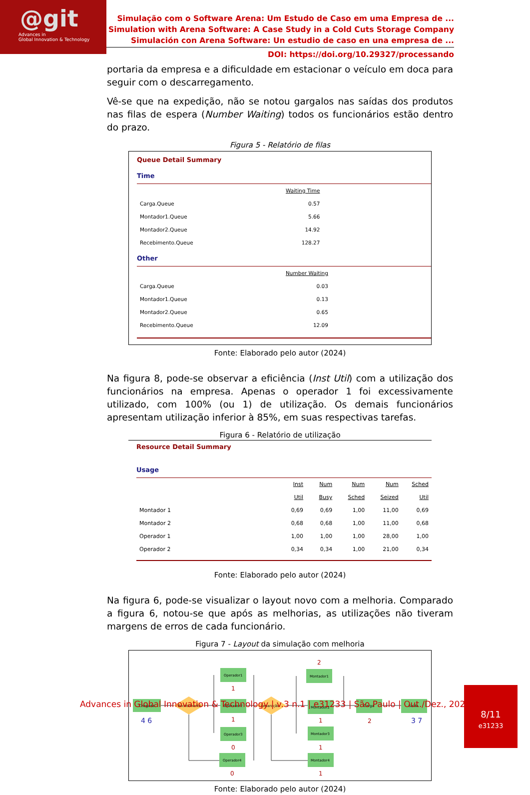@git
Advances in
Global Innovation & Technology
Simulação com o Software Arena: Um Estudo de Caso em uma Empresa de ...
Simulation with Arena Software: A Case Study in a Cold Cuts Storage Company
Simulación con Arena Software: Un estudio de caso en una empresa de ...
DOI: https://doi.org/10.29327/processando
portaria da empresa e a dificuldade em estacionar o veículo em doca para seguir com o descarregamento.
Vê-se que na expedição, não se notou gargalos nas saídas dos produtos nas filas de espera (Number Waiting) todos os funcionários estão dentro do prazo.
Figura 5 - Relatório de filas
Queue Detail Summary
Time
| | Waiting Time |
| Carga.Queue | 0.57 |
| Montador1.Queue | 5.66 |
| Montador2.Queue | 14.92 |
| Recebimento.Queue | 128.27 |
Other
| | Number Waiting |
| Carga.Queue | 0.03 |
| Montador1.Queue | 0.13 |
| Montador2.Queue | 0.65 |
| Recebimento.Queue | 12.09 |
Fonte: Elaborado pelo autor (2024)
Na figura 8, pode-se observar a eficiência (Inst Util) com a utilização dos funcionários na empresa. Apenas o operador 1 foi excessivamente utilizado, com 100% (ou 1) de utilização. Os demais funcionários apresentam utilização inferior à 85%, em suas respectivas tarefas.
Figura 6 - Relatório de utilização
Resource Detail Summary
Usage
| | Inst Util | Num Busy | Num Sched | Num Seized | Sched Util |
| Montador 1 | 0,69 | 0,69 | 1,00 | 11,00 | 0,69 |
| Montador 2 | 0,68 | 0,68 | 1,00 | 11,00 | 0,68 |
| Operador 1 | 1,00 | 1,00 | 1,00 | 28,00 | 1,00 |
| Operador 2 | 0,34 | 0,34 | 1,00 | 21,00 | 0,34 |
Fonte: Elaborado pelo autor (2024)
Na figura 6, pode-se visualizar o layout novo com a melhoria. Comparado a figura 6, notou-se que após as melhorias, as utilizações não tiveram margens de erros de cada funcionário.
Figura 7 - Layout da simulação com melhoria
Chegada
4 6
Recebimento
Operador1
1
Operador2
1
Operador3
0
Operador4
0
Separação
Montador1
2
Montador2
1
Montador3
1
Montador4
1
Carga
2
Saída
3 7
Fonte: Elaborado pelo autor (2024)
Advances in Global Innovation & Technology | v.3 n.1 | e31233 | São Paulo | Out./Dez., 2024
8/11
e31233